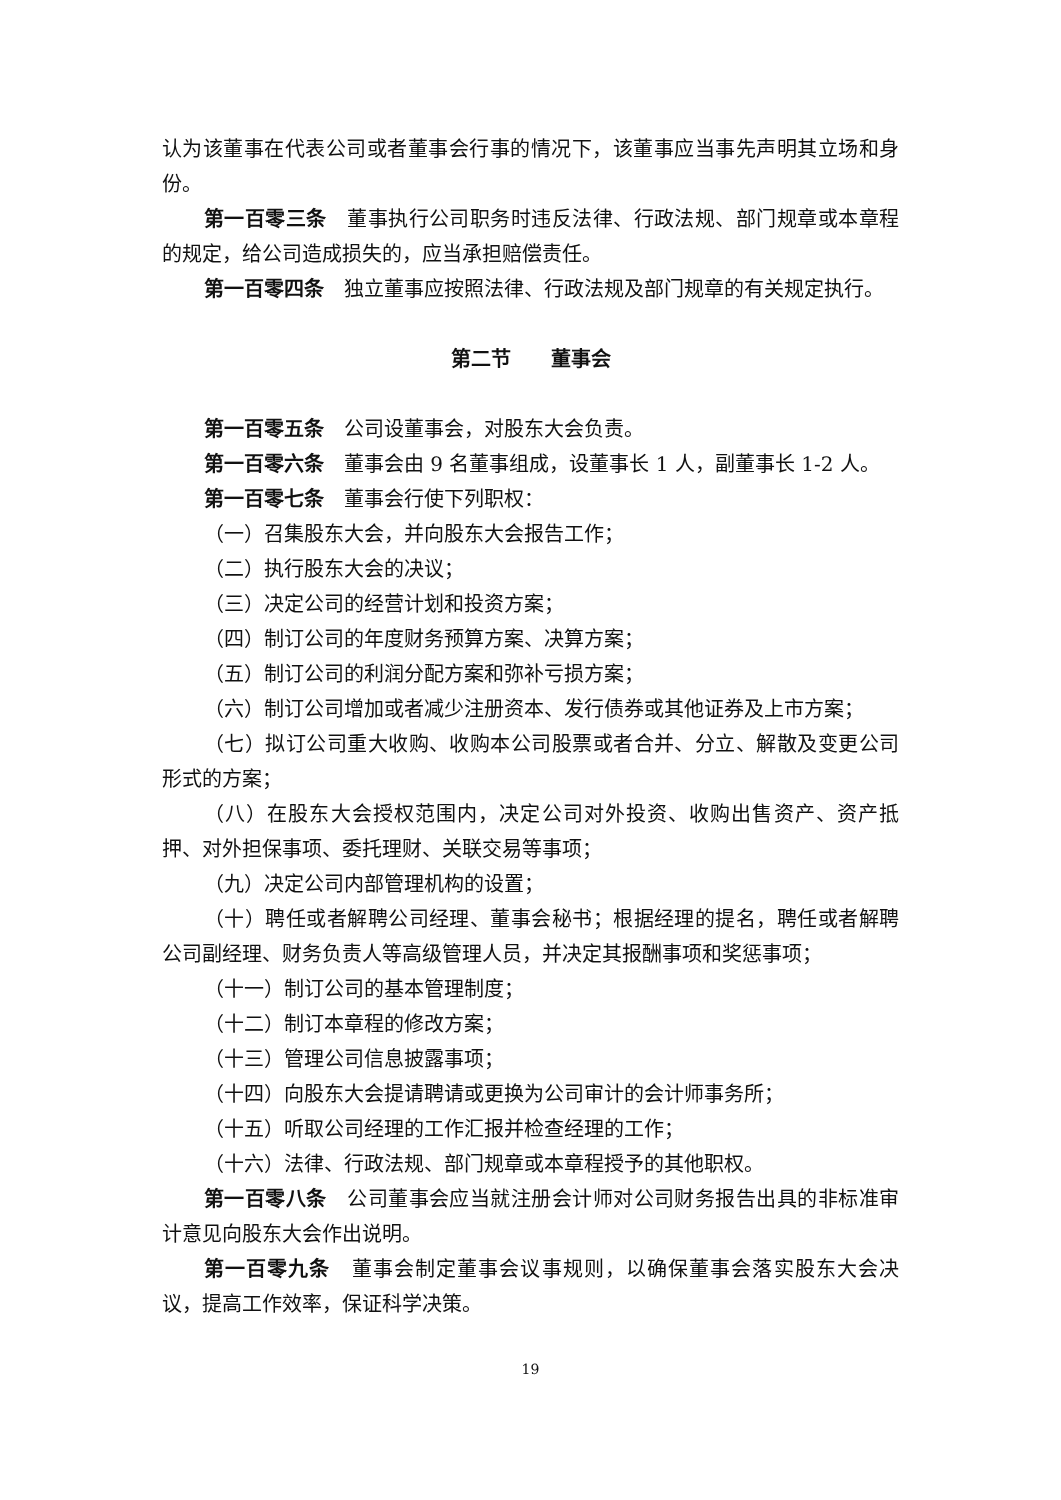认为该董事在代表公司或者董事会行事的情况下，该董事应当事先声明其立场和身份。
第一百零三条　董事执行公司职务时违反法律、行政法规、部门规章或本章程的规定，给公司造成损失的，应当承担赔偿责任。
第一百零四条　独立董事应按照法律、行政法规及部门规章的有关规定执行。
第二节　　董事会
第一百零五条　公司设董事会，对股东大会负责。
第一百零六条　董事会由 9 名董事组成，设董事长 1 人，副董事长 1-2 人。
第一百零七条　董事会行使下列职权：
（一）召集股东大会，并向股东大会报告工作；
（二）执行股东大会的决议；
（三）决定公司的经营计划和投资方案；
（四）制订公司的年度财务预算方案、决算方案；
（五）制订公司的利润分配方案和弥补亏损方案；
（六）制订公司增加或者减少注册资本、发行债券或其他证券及上市方案；
（七）拟订公司重大收购、收购本公司股票或者合并、分立、解散及变更公司形式的方案；
（八）在股东大会授权范围内，决定公司对外投资、收购出售资产、资产抵押、对外担保事项、委托理财、关联交易等事项；
（九）决定公司内部管理机构的设置；
（十）聘任或者解聘公司经理、董事会秘书；根据经理的提名，聘任或者解聘公司副经理、财务负责人等高级管理人员，并决定其报酬事项和奖惩事项；
（十一）制订公司的基本管理制度；
（十二）制订本章程的修改方案；
（十三）管理公司信息披露事项；
（十四）向股东大会提请聘请或更换为公司审计的会计师事务所；
（十五）听取公司经理的工作汇报并检查经理的工作；
（十六）法律、行政法规、部门规章或本章程授予的其他职权。
第一百零八条　公司董事会应当就注册会计师对公司财务报告出具的非标准审计意见向股东大会作出说明。
第一百零九条　董事会制定董事会议事规则，以确保董事会落实股东大会决议，提高工作效率，保证科学决策。
19